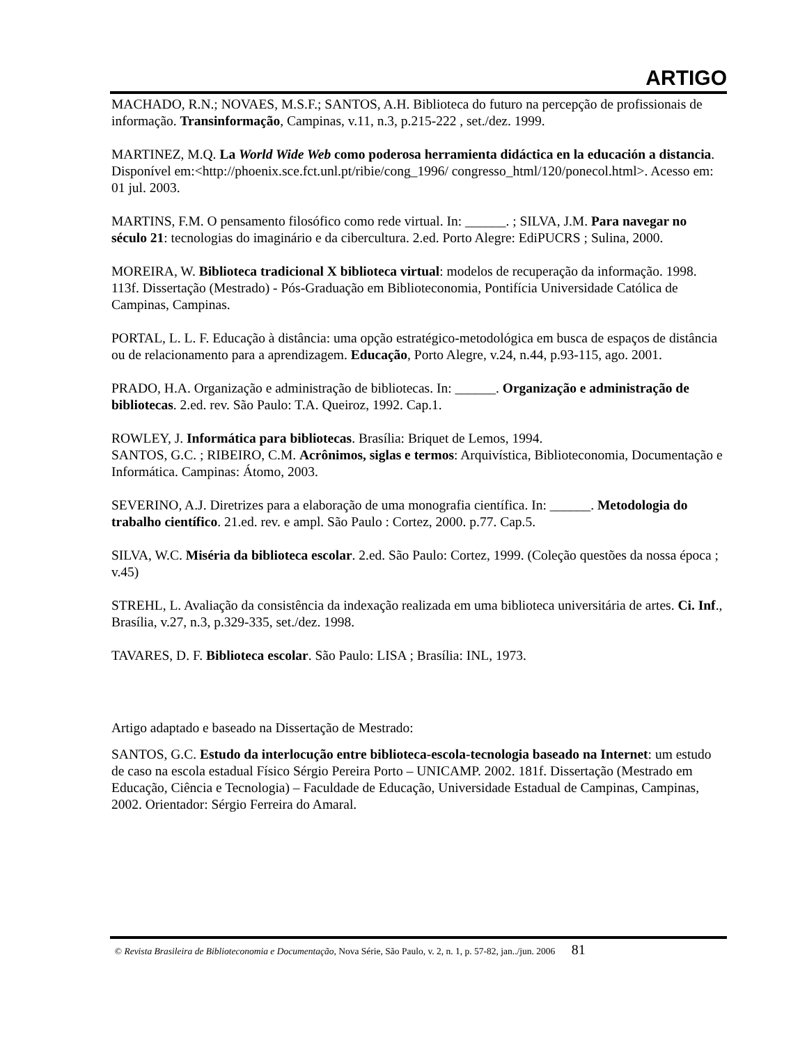ARTIGO
MACHADO, R.N.; NOVAES, M.S.F.; SANTOS, A.H. Biblioteca do futuro na percepção de profissionais de informação. Transinformação, Campinas, v.11, n.3, p.215-222 , set./dez. 1999.
MARTINEZ, M.Q. La World Wide Web como poderosa herramienta didáctica en la educación a distancia. Disponível em:<http://phoenix.sce.fct.unl.pt/ribie/cong_1996/ congresso_html/120/ponecol.html>. Acesso em: 01 jul. 2003.
MARTINS, F.M. O pensamento filosófico como rede virtual. In: ______. ; SILVA, J.M. Para navegar no século 21: tecnologias do imaginário e da cibercultura. 2.ed. Porto Alegre: EdiPUCRS ; Sulina, 2000.
MOREIRA, W. Biblioteca tradicional X biblioteca virtual: modelos de recuperação da informação. 1998. 113f. Dissertação (Mestrado) - Pós-Graduação em Biblioteconomia, Pontifícia Universidade Católica de Campinas, Campinas.
PORTAL, L. L. F. Educação à distância: uma opção estratégico-metodológica em busca de espaços de distância ou de relacionamento para a aprendizagem. Educação, Porto Alegre, v.24, n.44, p.93-115, ago. 2001.
PRADO, H.A. Organização e administração de bibliotecas. In: ______. Organização e administração de bibliotecas. 2.ed. rev. São Paulo: T.A. Queiroz, 1992. Cap.1.
ROWLEY, J. Informática para bibliotecas. Brasília: Briquet de Lemos, 1994.
SANTOS, G.C. ; RIBEIRO, C.M. Acrônimos, siglas e termos: Arquivística, Biblioteconomia, Documentação e Informática. Campinas: Átomo, 2003.
SEVERINO, A.J. Diretrizes para a elaboração de uma monografia científica. In: ______. Metodologia do trabalho científico. 21.ed. rev. e ampl. São Paulo : Cortez, 2000. p.77. Cap.5.
SILVA, W.C. Miséria da biblioteca escolar. 2.ed. São Paulo: Cortez, 1999. (Coleção questões da nossa época ; v.45)
STREHL, L. Avaliação da consistência da indexação realizada em uma biblioteca universitária de artes. Ci. Inf., Brasília, v.27, n.3, p.329-335, set./dez. 1998.
TAVARES, D. F. Biblioteca escolar. São Paulo: LISA ; Brasília: INL, 1973.
Artigo adaptado e baseado na Dissertação de Mestrado:
SANTOS, G.C. Estudo da interlocução entre biblioteca-escola-tecnologia baseado na Internet: um estudo de caso na escola estadual Físico Sérgio Pereira Porto – UNICAMP. 2002. 181f. Dissertação (Mestrado em Educação, Ciência e Tecnologia) – Faculdade de Educação, Universidade Estadual de Campinas, Campinas, 2002. Orientador: Sérgio Ferreira do Amaral.
© Revista Brasileira de Biblioteconomia e Documentação, Nova Série, São Paulo, v. 2, n. 1, p. 57-82, jan../jun. 2006 81